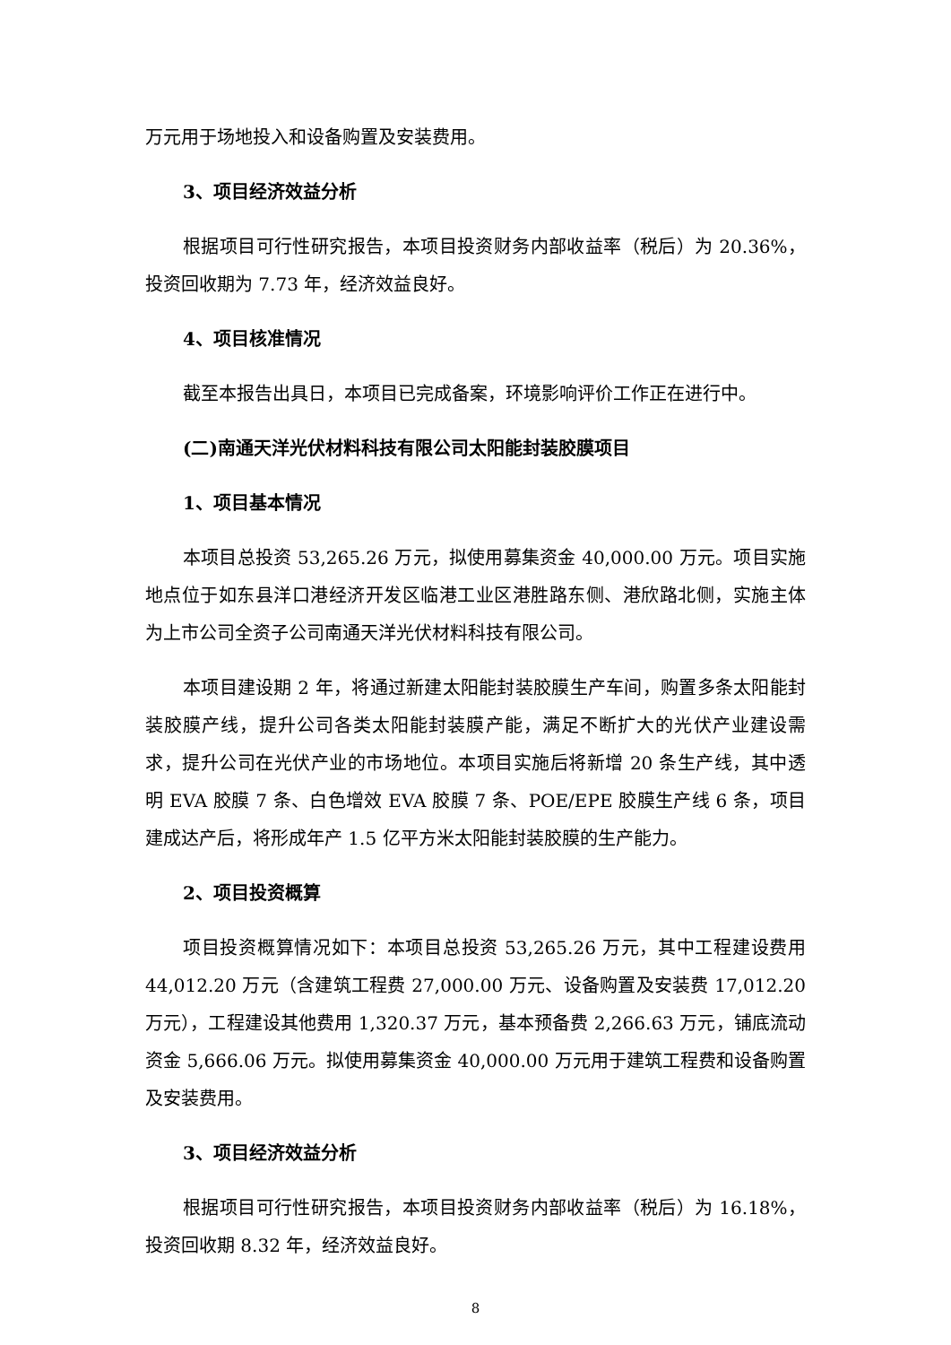万元用于场地投入和设备购置及安装费用。
3、项目经济效益分析
根据项目可行性研究报告，本项目投资财务内部收益率（税后）为 20.36%，投资回收期为 7.73 年，经济效益良好。
4、项目核准情况
截至本报告出具日，本项目已完成备案，环境影响评价工作正在进行中。
(二)南通天洋光伏材料科技有限公司太阳能封装胶膜项目
1、项目基本情况
本项目总投资 53,265.26 万元，拟使用募集资金 40,000.00 万元。项目实施地点位于如东县洋口港经济开发区临港工业区港胜路东侧、港欣路北侧，实施主体为上市公司全资子公司南通天洋光伏材料科技有限公司。
本项目建设期 2 年，将通过新建太阳能封装胶膜生产车间，购置多条太阳能封装胶膜产线，提升公司各类太阳能封装膜产能，满足不断扩大的光伏产业建设需求，提升公司在光伏产业的市场地位。本项目实施后将新增 20 条生产线，其中透明 EVA 胶膜 7 条、白色增效 EVA 胶膜 7 条、POE/EPE 胶膜生产线 6 条，项目建成达产后，将形成年产 1.5 亿平方米太阳能封装胶膜的生产能力。
2、项目投资概算
项目投资概算情况如下：本项目总投资 53,265.26 万元，其中工程建设费用 44,012.20 万元（含建筑工程费 27,000.00 万元、设备购置及安装费 17,012.20 万元），工程建设其他费用 1,320.37 万元，基本预备费 2,266.63 万元，铺底流动资金 5,666.06 万元。拟使用募集资金 40,000.00 万元用于建筑工程费和设备购置及安装费用。
3、项目经济效益分析
根据项目可行性研究报告，本项目投资财务内部收益率（税后）为 16.18%，投资回收期 8.32 年，经济效益良好。
8